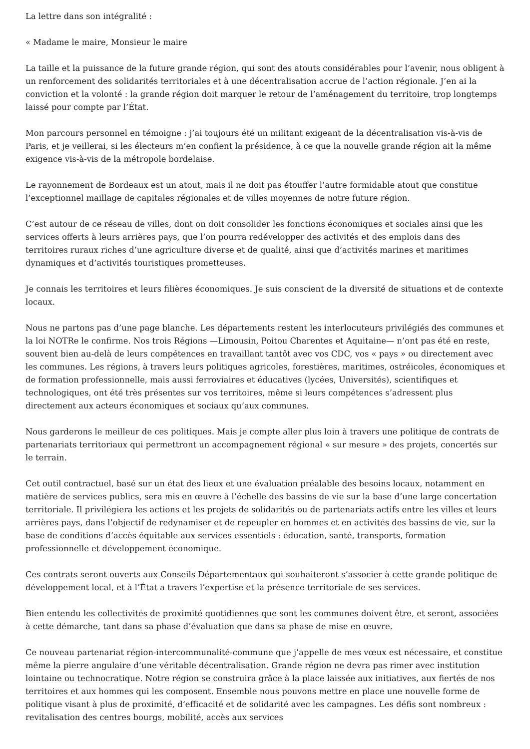La lettre dans son intégralité :
« Madame le maire, Monsieur le maire
La taille et la puissance de la future grande région, qui sont des atouts considérables pour l’avenir, nous obligent à un renforcement des solidarités territoriales et à une décentralisation accrue de l’action régionale. J’en ai la conviction et la volonté : la grande région doit marquer le retour de l’aménagement du territoire, trop longtemps laissé pour compte par l’État.
Mon parcours personnel en témoigne : j’ai toujours été un militant exigeant de la décentralisation vis-à-vis de Paris, et je veillerai, si les électeurs m’en confient la présidence, à ce que la nouvelle grande région ait la même exigence vis-à-vis de la métropole bordelaise.
Le rayonnement de Bordeaux est un atout, mais il ne doit pas étouffer l’autre formidable atout que constitue l’exceptionnel maillage de capitales régionales et de villes moyennes de notre future région.
C’est autour de ce réseau de villes, dont on doit consolider les fonctions économiques et sociales ainsi que les services offerts à leurs arrières pays, que l’on pourra redévelopper des activités et des emplois dans des territoires ruraux riches d’une agriculture diverse et de qualité, ainsi que d’activités marines et maritimes dynamiques et d’activités touristiques prometteuses.
Je connais les territoires et leurs filières économiques. Je suis conscient de la diversité de situations et de contexte locaux.
Nous ne partons pas d’une page blanche. Les départements restent les interlocuteurs privilégiés des communes et la loi NOTRe le confirme. Nos trois Régions —Limousin, Poitou Charentes et Aquitaine— n’ont pas été en reste, souvent bien au-delà de leurs compétences en travaillant tantôt avec vos CDC, vos « pays » ou directement avec les communes. Les régions, à travers leurs politiques agricoles, forestières, maritimes, ostréicoles, économiques et de formation professionnelle, mais aussi ferroviaires et éducatives (lycées, Universités), scientifiques et technologiques, ont été très présentes sur vos territoires, même si leurs compétences s’adressent plus directement aux acteurs économiques et sociaux qu’aux communes.
Nous garderons le meilleur de ces politiques. Mais je compte aller plus loin à travers une politique de contrats de partenariats territoriaux qui permettront un accompagnement régional « sur mesure » des projets, concertés sur le terrain.
Cet outil contractuel, basé sur un état des lieux et une évaluation préalable des besoins locaux, notamment en matière de services publics, sera mis en œuvre à l’échelle des bassins de vie sur la base d’une large concertation territoriale. Il privilégiera les actions et les projets de solidarités ou de partenariats actifs entre les villes et leurs arrières pays, dans l’objectif de redynamiser et de repeupler en hommes et en activités des bassins de vie, sur la base de conditions d’accès équitable aux services essentiels : éducation, santé, transports, formation professionnelle et développement économique.
Ces contrats seront ouverts aux Conseils Départementaux qui souhaiteront s’associer à cette grande politique de développement local, et à l’État a travers l’expertise et la présence territoriale de ses services.
Bien entendu les collectivités de proximité quotidiennes que sont les communes doivent être, et seront, associées à cette démarche, tant dans sa phase d’évaluation que dans sa phase de mise en œuvre.
Ce nouveau partenariat région-intercommunalité-commune que j’appelle de mes vœux est nécessaire, et constitue même la pierre angulaire d’une véritable décentralisation. Grande région ne devra pas rimer avec institution lointaine ou technocratique. Notre région se construira grâce à la place laissée aux initiatives, aux fiertés de nos territoires et aux hommes qui les composent. Ensemble nous pouvons mettre en place une nouvelle forme de politique visant à plus de proximité, d’efficacité et de solidarité avec les campagnes. Les défis sont nombreux : revitalisation des centres bourgs, mobilité, accès aux services